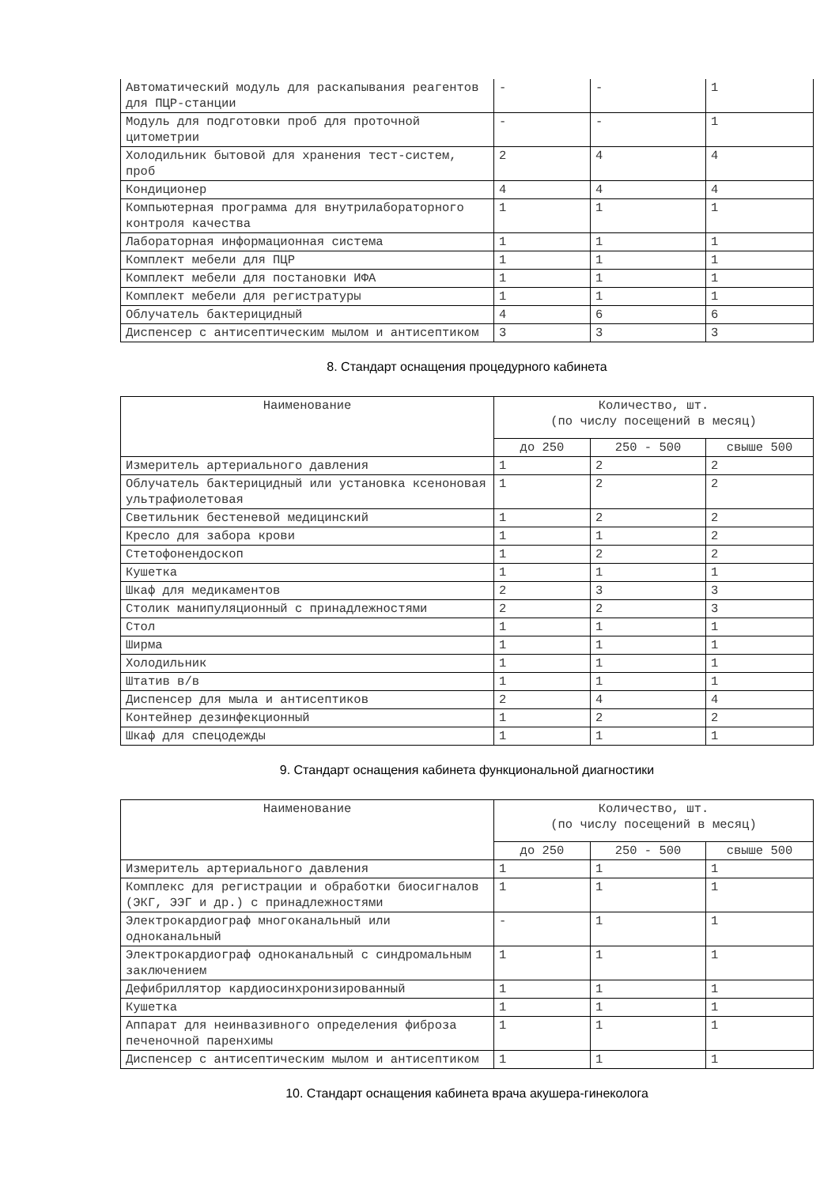| Автоматический модуль для раскапывания реагентов для ПЦР-станции | - | - | 1 |
| Модуль для подготовки проб для проточной цитометрии | - | - | 1 |
| Холодильник бытовой для хранения тест-систем, проб | 2 | 4 | 4 |
| Кондиционер | 4 | 4 | 4 |
| Компьютерная программа для внутрилабораторного контроля качества | 1 | 1 | 1 |
| Лабораторная информационная система | 1 | 1 | 1 |
| Комплект мебели для ПЦР | 1 | 1 | 1 |
| Комплект мебели для постановки ИФА | 1 | 1 | 1 |
| Комплект мебели для регистратуры | 1 | 1 | 1 |
| Облучатель бактерицидный | 4 | 6 | 6 |
| Диспенсер с антисептическим мылом и антисептиком | 3 | 3 | 3 |
8. Стандарт оснащения процедурного кабинета
| Наименование | Количество, шт. (по числу посещений в месяц) | | |
| --- | --- | --- | --- |
| | до 250 | 250 - 500 | свыше 500 |
| Измеритель артериального давления | 1 | 2 | 2 |
| Облучатель бактерицидный или установка ксеноновая ультрафиолетовая | 1 | 2 | 2 |
| Светильник бестеневой медицинский | 1 | 2 | 2 |
| Кресло для забора крови | 1 | 1 | 2 |
| Стетофонендоскоп | 1 | 2 | 2 |
| Кушетка | 1 | 1 | 1 |
| Шкаф для медикаментов | 2 | 3 | 3 |
| Столик манипуляционный с принадлежностями | 2 | 2 | 3 |
| Стол | 1 | 1 | 1 |
| Ширма | 1 | 1 | 1 |
| Холодильник | 1 | 1 | 1 |
| Штатив в/в | 1 | 1 | 1 |
| Диспенсер для мыла и антисептиков | 2 | 4 | 4 |
| Контейнер дезинфекционный | 1 | 2 | 2 |
| Шкаф для спецодежды | 1 | 1 | 1 |
9. Стандарт оснащения кабинета функциональной диагностики
| Наименование | Количество, шт. (по числу посещений в месяц) | | |
| --- | --- | --- | --- |
| | до 250 | 250 - 500 | свыше 500 |
| Измеритель артериального давления | 1 | 1 | 1 |
| Комплекс для регистрации и обработки биосигналов (ЭКГ, ЭЭГ и др.) с принадлежностями | 1 | 1 | 1 |
| Электрокардиограф многоканальный или одноканальный | - | 1 | 1 |
| Электрокардиограф одноканальный с синдромальным заключением | 1 | 1 | 1 |
| Дефибриллятор кардиосинхронизированный | 1 | 1 | 1 |
| Кушетка | 1 | 1 | 1 |
| Аппарат для неинвазивного определения фиброза печеночной паренхимы | 1 | 1 | 1 |
| Диспенсер с антисептическим мылом и антисептиком | 1 | 1 | 1 |
10. Стандарт оснащения кабинета врача акушера-гинеколога